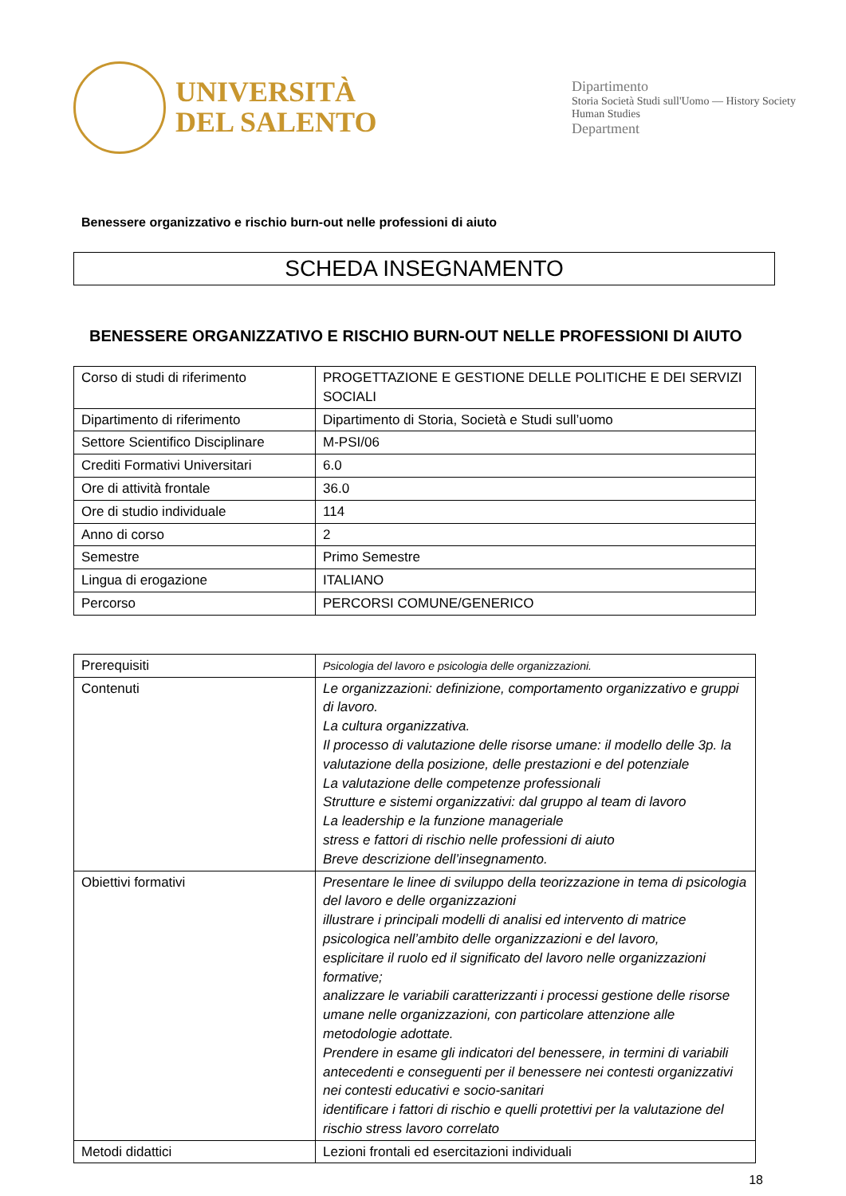UNIVERSITÀ
DEL SALENTO
Dipartimento
Storia Società Studi sull'Uomo — History Society Human Studies
Department
Benessere organizzativo e rischio burn-out nelle professioni di aiuto
SCHEDA INSEGNAMENTO
BENESSERE ORGANIZZATIVO E RISCHIO BURN-OUT NELLE PROFESSIONI DI AIUTO
| Corso di studi di riferimento | PROGETTAZIONE E GESTIONE DELLE POLITICHE E DEI SERVIZI SOCIALI |
| Dipartimento di riferimento | Dipartimento di Storia, Società e Studi sull’uomo |
| Settore Scientifico Disciplinare | M-PSI/06 |
| Crediti Formativi Universitari | 6.0 |
| Ore di attività frontale | 36.0 |
| Ore di studio individuale | 114 |
| Anno di corso | 2 |
| Semestre | Primo Semestre |
| Lingua di erogazione | ITALIANO |
| Percorso | PERCORSI COMUNE/GENERICO |
| Prerequisiti | Psicologia del lavoro e psicologia delle organizzazioni. |
| Contenuti | Le organizzazioni: definizione, comportamento organizzativo e gruppi di lavoro. La cultura organizzativa. Il processo di valutazione delle risorse umane: il modello delle 3p. la valutazione della posizione, delle prestazioni e del potenziale La valutazione delle competenze professionali Strutture e sistemi organizzativi: dal gruppo al team di lavoro La leadership e la funzione manageriale stress e fattori di rischio nelle professioni di aiuto Breve descrizione dell’insegnamento. |
| Obiettivi formativi | Presentare le linee di sviluppo della teorizzazione in tema di psicologia del lavoro e delle organizzazioni illustrare i principali modelli di analisi ed intervento di matrice psicologica nell’ambito delle organizzazioni e del lavoro, esplicitare il ruolo ed il significato del lavoro nelle organizzazioni formative; analizzare le variabili caratterizzanti i processi gestione delle risorse umane nelle organizzazioni, con particolare attenzione alle metodologie adottate. Prendere in esame gli indicatori del benessere, in termini di variabili antecedenti e conseguenti per il benessere nei contesti organizzativi nei contesti educativi e socio-sanitari identificare i fattori di rischio e quelli protettivi per la valutazione del rischio stress lavoro correlato |
| Metodi didattici | Lezioni frontali ed esercitazioni individuali |
18